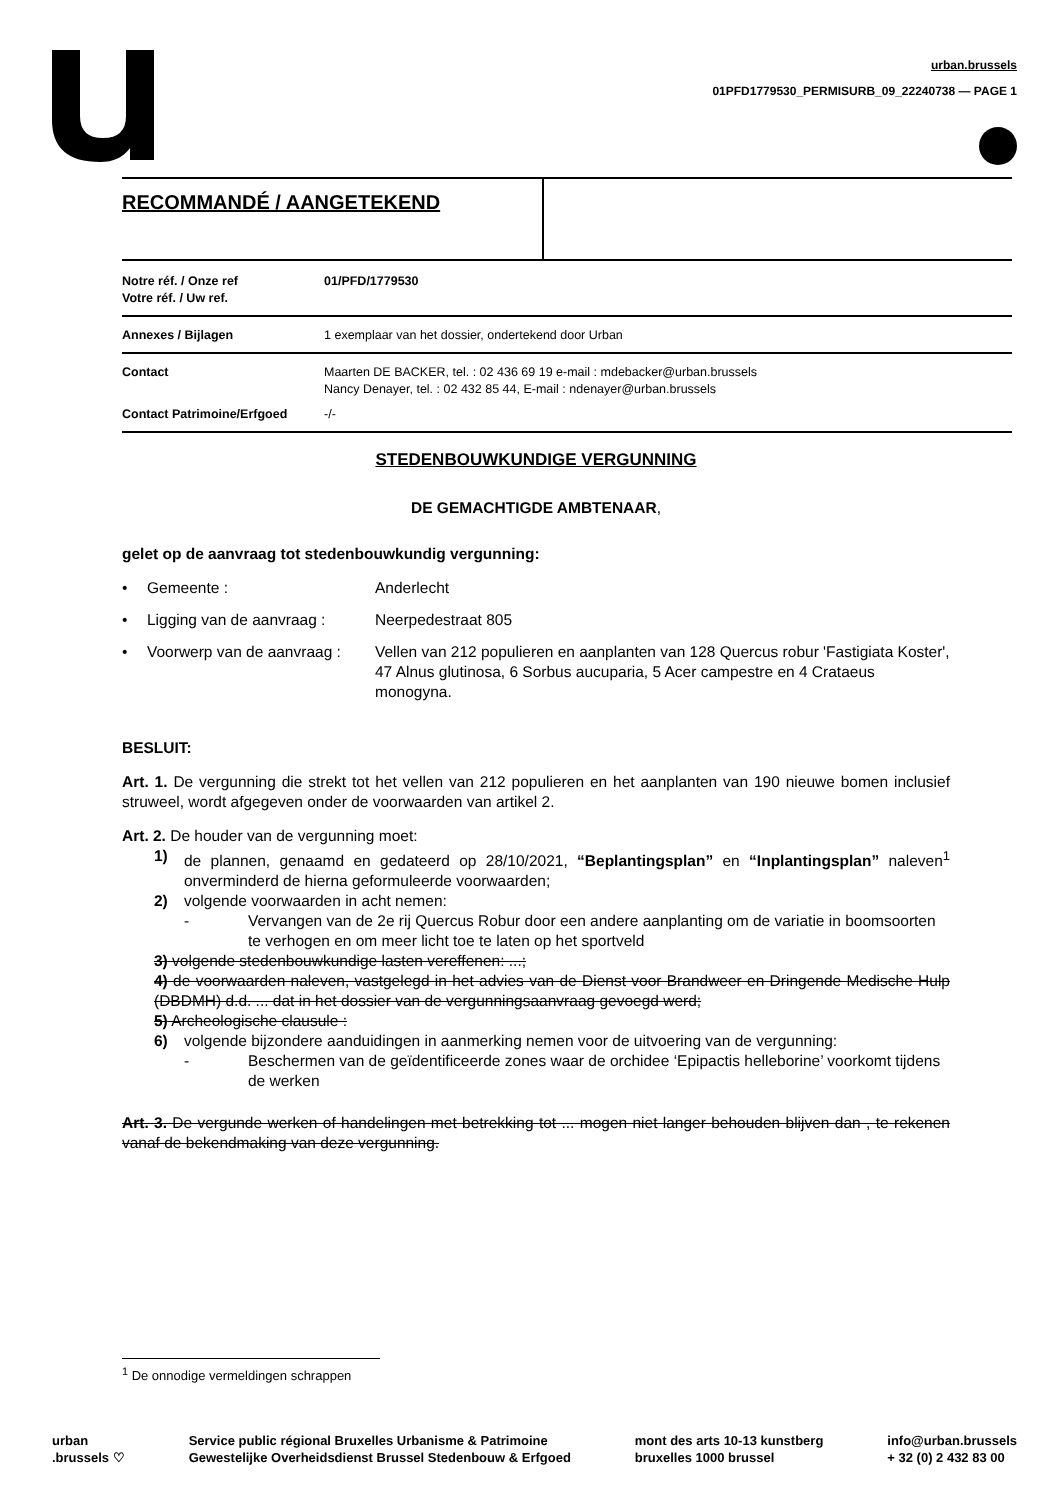urban.brussels
01PFD1779530_PERMISURB_09_22240738 — PAGE 1
RECOMMANDÉ / AANGETEKEND
| Notre réf. / Onze ref Votre réf. / Uw ref. | 01/PFD/1779530 |
| Annexes / Bijlagen | 1 exemplaar van het dossier, ondertekend door Urban |
| Contact | Maarten DE BACKER, tel. : 02 436 69 19 e-mail : mdebacker@urban.brussels Nancy Denayer, tel. : 02 432 85 44, E-mail : ndenayer@urban.brussels |
| Contact Patrimoine/Erfgoed | -/- |
STEDENBOUWKUNDIGE VERGUNNING
DE GEMACHTIGDE AMBTENAAR,
gelet op de aanvraag tot stedenbouwkundig vergunning:
• Gemeente : Anderlecht
• Ligging van de aanvraag : Neerpedestraat 805
• Voorwerp van de aanvraag : Vellen van 212 populieren en aanplanten van 128 Quercus robur 'Fastigiata Koster', 47 Alnus glutinosa, 6 Sorbus aucuparia, 5 Acer campestre en 4 Crataeus monogyna.
BESLUIT:
Art. 1. De vergunning die strekt tot het vellen van 212 populieren en het aanplanten van 190 nieuwe bomen inclusief struweel, wordt afgegeven onder de voorwaarden van artikel 2.
Art. 2. De houder van de vergunning moet:
1) de plannen, genaamd en gedateerd op 28/10/2021, “Beplantingsplan” en “Inplantingsplan” naleven<sup>1</sup> onverminderd de hierna geformuleerde voorwaarden;
2) volgende voorwaarden in acht nemen:
- Vervangen van de 2e rij Quercus Robur door een andere aanplanting om de variatie in boomsoorten te verhogen en om meer licht toe te laten op het sportveld
3) volgende stedenbouwkundige lasten vereffenen: ...;
4) de voorwaarden naleven, vastgelegd in het advies van de Dienst voor Brandweer en Dringende Medische Hulp (DBDMH) d.d. ... dat in het dossier van de vergunningsaanvraag gevoegd werd;
5) Archeologische clausule :
6) volgende bijzondere aanduidingen in aanmerking nemen voor de uitvoering van de vergunning:
- Beschermen van de geïdentificeerde zones waar de orchidee ‘Epipactis helleborine’ voorkomt tijdens de werken
Art. 3. De vergunde werken of handelingen met betrekking tot ... mogen niet langer behouden blijven dan , te rekenen vanaf de bekendmaking van deze vergunning.
<sup>1</sup> De onnodige vermeldingen schrappen
urban
.brussels ♡
Service public régional Bruxelles Urbanisme & Patrimoine
Gewestelijke Overheidsdienst Brussel Stedenbouw & Erfgoed
mont des arts 10-13 kunstberg
bruxelles 1000 brussel
info@urban.brussels
+ 32 (0) 2 432 83 00